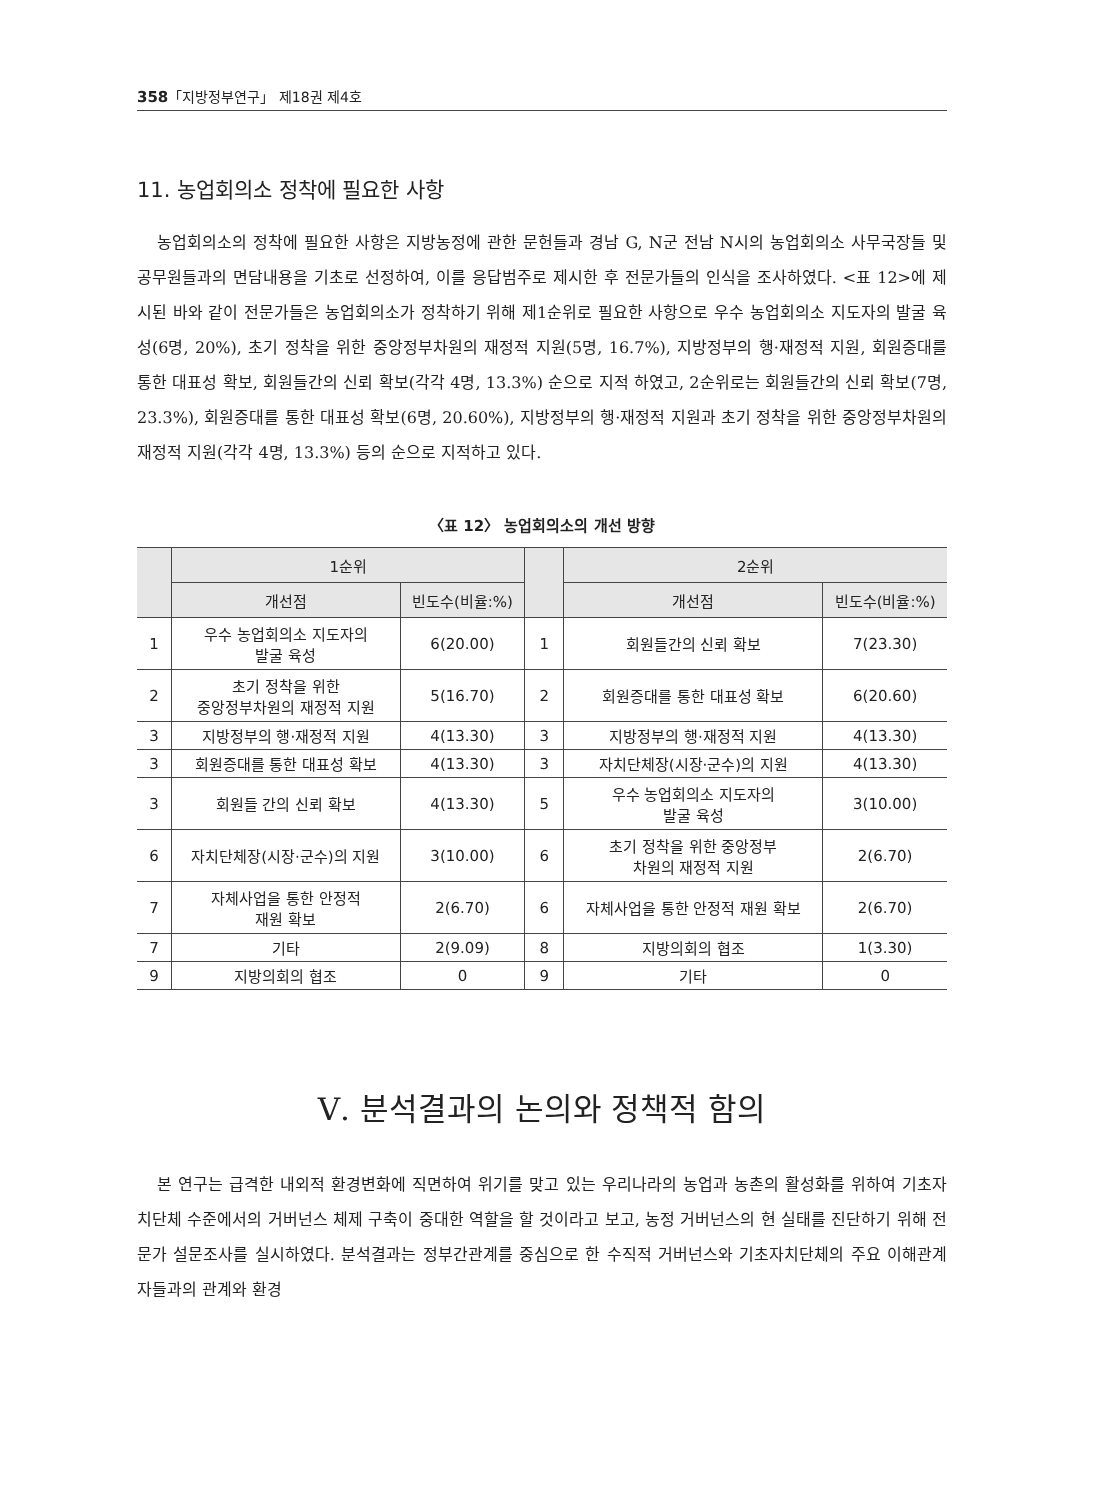358「지방정부연구」 제18권 제4호
11. 농업회의소 정착에 필요한 사항
농업회의소의 정착에 필요한 사항은 지방농정에 관한 문헌들과 경남 G, N군 전남 N시의 농업회의소 사무국장들 및 공무원들과의 면담내용을 기초로 선정하여, 이를 응답범주로 제시한 후 전문가들의 인식을 조사하였다. <표 12>에 제시된 바와 같이 전문가들은 농업회의소가 정착하기 위해 제1순위로 필요한 사항으로 우수 농업회의소 지도자의 발굴 육성(6명, 20%), 초기 정착을 위한 중앙정부차원의 재정적 지원(5명, 16.7%), 지방정부의 행·재정적 지원, 회원증대를 통한 대표성 확보, 회원들간의 신뢰 확보(각각 4명, 13.3%) 순으로 지적 하였고, 2순위로는 회원들간의 신뢰 확보(7명, 23.3%), 회원증대를 통한 대표성 확보(6명, 20.60%), 지방정부의 행·재정적 지원과 초기 정착을 위한 중앙정부차원의 재정적 지원(각각 4명, 13.3%) 등의 순으로 지적하고 있다.
〈표 12〉 농업회의소의 개선 방향
| | 1순위 | | | 2순위 | |
| --- | --- | --- | --- | --- | --- |
| | 개선점 | 빈도수(비율:%) | | 개선점 | 빈도수(비율:%) |
| 1 | 우수 농업회의소 지도자의 발굴 육성 | 6(20.00) | 1 | 회원들간의 신뢰 확보 | 7(23.30) |
| 2 | 초기 정착을 위한 중앙정부차원의 재정적 지원 | 5(16.70) | 2 | 회원증대를 통한 대표성 확보 | 6(20.60) |
| 3 | 지방정부의 행·재정적 지원 | 4(13.30) | 3 | 지방정부의 행·재정적 지원 | 4(13.30) |
| 3 | 회원증대를 통한 대표성 확보 | 4(13.30) | 3 | 자치단체장(시장·군수)의 지원 | 4(13.30) |
| 3 | 회원들 간의 신뢰 확보 | 4(13.30) | 5 | 우수 농업회의소 지도자의 발굴 육성 | 3(10.00) |
| 6 | 자치단체장(시장·군수)의 지원 | 3(10.00) | 6 | 초기 정착을 위한 중앙정부 차원의 재정적 지원 | 2(6.70) |
| 7 | 자체사업을 통한 안정적 재원 확보 | 2(6.70) | 6 | 자체사업을 통한 안정적 재원 확보 | 2(6.70) |
| 7 | 기타 | 2(9.09) | 8 | 지방의회의 협조 | 1(3.30) |
| 9 | 지방의회의 협조 | 0 | 9 | 기타 | 0 |
Ⅴ. 분석결과의 논의와 정책적 함의
본 연구는 급격한 내외적 환경변화에 직면하여 위기를 맞고 있는 우리나라의 농업과 농촌의 활성화를 위하여 기초자치단체 수준에서의 거버넌스 체제 구축이 중대한 역할을 할 것이라고 보고, 농정 거버넌스의 현 실태를 진단하기 위해 전문가 설문조사를 실시하였다. 분석결과는 정부간관계를 중심으로 한 수직적 거버넌스와 기초자치단체의 주요 이해관계자들과의 관계와 환경